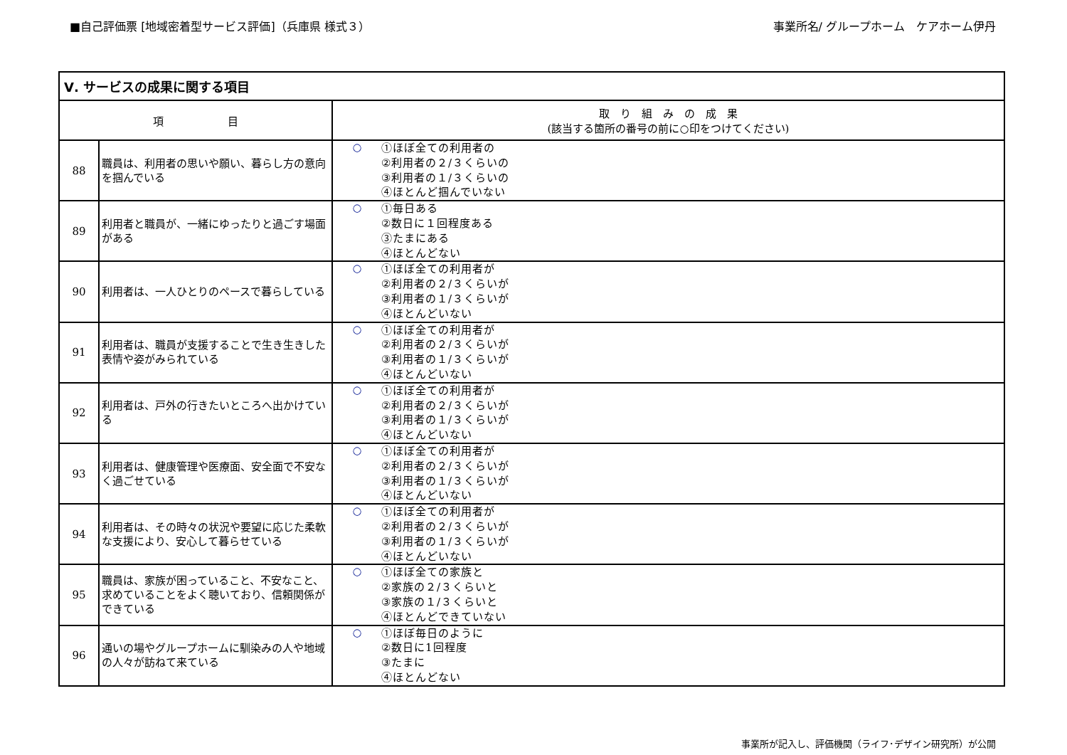■自己評価票 [地域密着型サービス評価]（兵庫県 様式３） 事業所名/ グループホーム　ケアホーム伊丹
| Ⅴ. サービスの成果に関する項目 | | |
| --- | --- | --- |
| 項 目 | | 取 り 組 み の 成 果 (該当する箇所の番号の前に○印をつけてください) |
| 88 | 職員は、利用者の思いや願い、暮らし方の意向を掴んでいる | ○ ①ほぼ全ての利用者の ②利用者の２/３くらいの ③利用者の１/３くらいの ④ほとんど掴んでいない |
| 89 | 利用者と職員が、一緒にゆったりと過ごす場面がある | ○ ①毎日ある ②数日に１回程度ある ③たまにある ④ほとんどない |
| 90 | 利用者は、一人ひとりのペースで暮らしている | ○ ①ほぼ全ての利用者が ②利用者の２/３くらいが ③利用者の１/３くらいが ④ほとんどいない |
| 91 | 利用者は、職員が支援することで生き生きした表情や姿がみられている | ○ ①ほぼ全ての利用者が ②利用者の２/３くらいが ③利用者の１/３くらいが ④ほとんどいない |
| 92 | 利用者は、戸外の行きたいところへ出かけている | ○ ①ほぼ全ての利用者が ②利用者の２/３くらいが ③利用者の１/３くらいが ④ほとんどいない |
| 93 | 利用者は、健康管理や医療面、安全面で不安なく過ごせている | ○ ①ほぼ全ての利用者が ②利用者の２/３くらいが ③利用者の１/３くらいが ④ほとんどいない |
| 94 | 利用者は、その時々の状況や要望に応じた柔軟な支援により、安心して暮らせている | ○ ①ほぼ全ての利用者が ②利用者の２/３くらいが ③利用者の１/３くらいが ④ほとんどいない |
| 95 | 職員は、家族が困っていること、不安なこと、求めていることをよく聴いており、信頼関係ができている | ○ ①ほぼ全ての家族と ②家族の２/３くらいと ③家族の１/３くらいと ④ほとんどできていない |
| 96 | 通いの場やグループホームに馴染みの人や地域の人々が訪ねて来ている | ○ ①ほぼ毎日のように ②数日に1回程度 ③たまに ④ほとんどない |
事業所が記入し、評価機関（ライフ･デザイン研究所）が公開